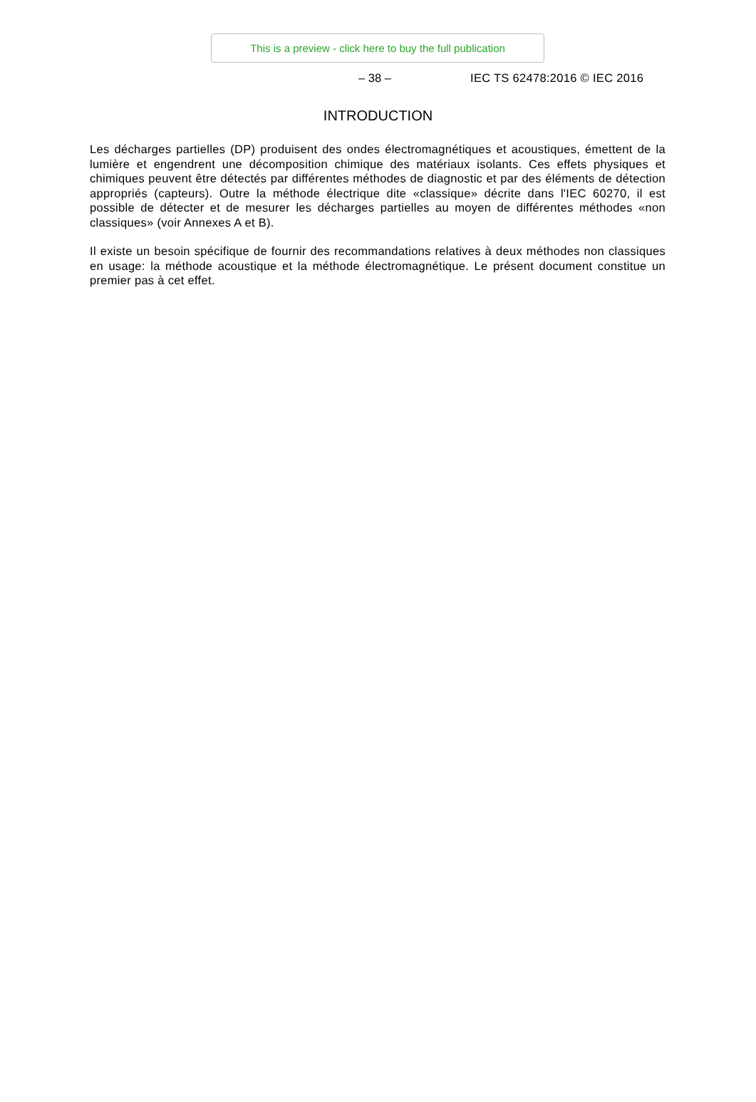This is a preview - click here to buy the full publication
– 38 – IEC TS 62478:2016 © IEC 2016
INTRODUCTION
Les décharges partielles (DP) produisent des ondes électromagnétiques et acoustiques, émettent de la lumière et engendrent une décomposition chimique des matériaux isolants. Ces effets physiques et chimiques peuvent être détectés par différentes méthodes de diagnostic et par des éléments de détection appropriés (capteurs). Outre la méthode électrique dite «classique» décrite dans l'IEC 60270, il est possible de détecter et de mesurer les décharges partielles au moyen de différentes méthodes «non classiques» (voir Annexes A et B).
Il existe un besoin spécifique de fournir des recommandations relatives à deux méthodes non classiques en usage: la méthode acoustique et la méthode électromagnétique. Le présent document constitue un premier pas à cet effet.